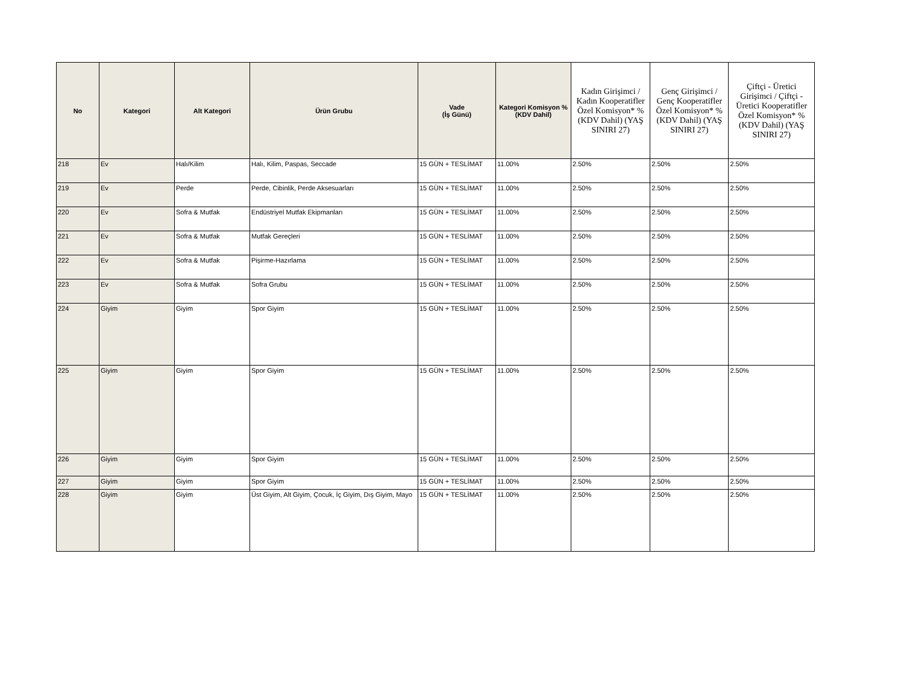| No | Kategori | Alt Kategori | Ürün Grubu | Vade (İş Günü) | Kategori Komisyon % (KDV Dahil) | Kadın Girişimci / Kadın Kooperatifler Özel Komisyon* % (KDV Dahil) (YAŞ SINIRI 27) | Genç Girişimci / Genç Kooperatifler Özel Komisyon* % (KDV Dahil) (YAŞ SINIRI 27) | Çiftçi - Üretici Girişimci / Çiftçi - Üretici Kooperatifler Özel Komisyon* % (KDV Dahil) (YAŞ SINIRI 27) |
| --- | --- | --- | --- | --- | --- | --- | --- | --- |
| 218 | Ev | Halı/Kilim | Halı, Kilim, Paspas, Seccade | 15 GÜN + TESLİMAT | 11.00% | 2.50% | 2.50% | 2.50% |
| 219 | Ev | Perde | Perde, Cibinlik, Perde Aksesuarları | 15 GÜN + TESLİMAT | 11.00% | 2.50% | 2.50% | 2.50% |
| 220 | Ev | Sofra & Mutfak | Endüstriyel Mutfak Ekipmanları | 15 GÜN + TESLİMAT | 11.00% | 2.50% | 2.50% | 2.50% |
| 221 | Ev | Sofra & Mutfak | Mutfak Gereçleri | 15 GÜN + TESLİMAT | 11.00% | 2.50% | 2.50% | 2.50% |
| 222 | Ev | Sofra & Mutfak | Pişirme-Hazırlama | 15 GÜN + TESLİMAT | 11.00% | 2.50% | 2.50% | 2.50% |
| 223 | Ev | Sofra & Mutfak | Sofra Grubu | 15 GÜN + TESLİMAT | 11.00% | 2.50% | 2.50% | 2.50% |
| 224 | Giyim | Giyim | Spor Giyim | 15 GÜN + TESLİMAT | 11.00% | 2.50% | 2.50% | 2.50% |
| 225 | Giyim | Giyim | Spor Giyim | 15 GÜN + TESLİMAT | 11.00% | 2.50% | 2.50% | 2.50% |
| 226 | Giyim | Giyim | Spor Giyim | 15 GÜN + TESLİMAT | 11.00% | 2.50% | 2.50% | 2.50% |
| 227 | Giyim | Giyim | Spor Giyim | 15 GÜN + TESLİMAT | 11.00% | 2.50% | 2.50% | 2.50% |
| 228 | Giyim | Giyim | Üst Giyim, Alt Giyim, Çocuk, İç Giyim, Dış Giyim, Mayo | 15 GÜN + TESLİMAT | 11.00% | 2.50% | 2.50% | 2.50% |